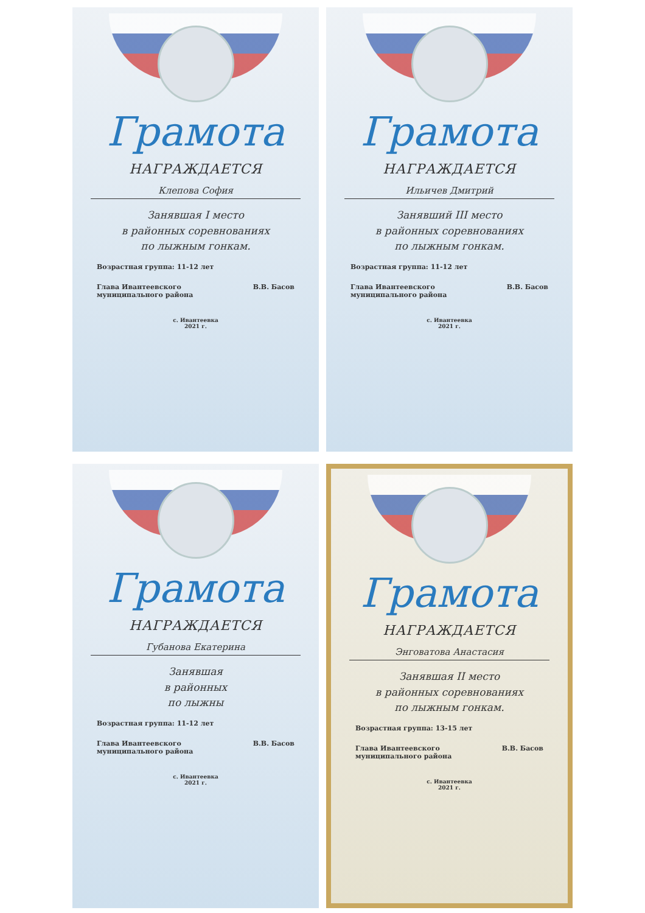Грамота
НАГРАЖДАЕТСЯ
Клепова София
Занявшая I место
в районных соревнованиях
по лыжным гонкам.
Возрастная группа: 11-12 лет
Глава Ивантеевского
муниципального района В.В. Басов
с. Ивантеевка
2021 г.
Грамота
НАГРАЖДАЕТСЯ
Ильичев Дмитрий
Занявший III место
в районных соревнованиях
по лыжным гонкам.
Возрастная группа: 11-12 лет
Глава Ивантеевского
муниципального района В.В. Басов
с. Ивантеевка
2021 г.
Грамота
НАГРАЖДАЕТСЯ
Губанова Екатерина
Занявшая
в районных
по лыжны
Возрастная группа: 11-12 лет
Глава Ивантеевского
муниципального района В.В. Басов
с. Ивантеевка
2021 г.
Грамота
НАГРАЖДАЕТСЯ
Энговатова Анастасия
Занявшая II место
в районных соревнованиях
по лыжным гонкам.
Возрастная группа: 13-15 лет
Глава Ивантеевского
муниципального района В.В. Басов
с. Ивантеевка
2021 г.